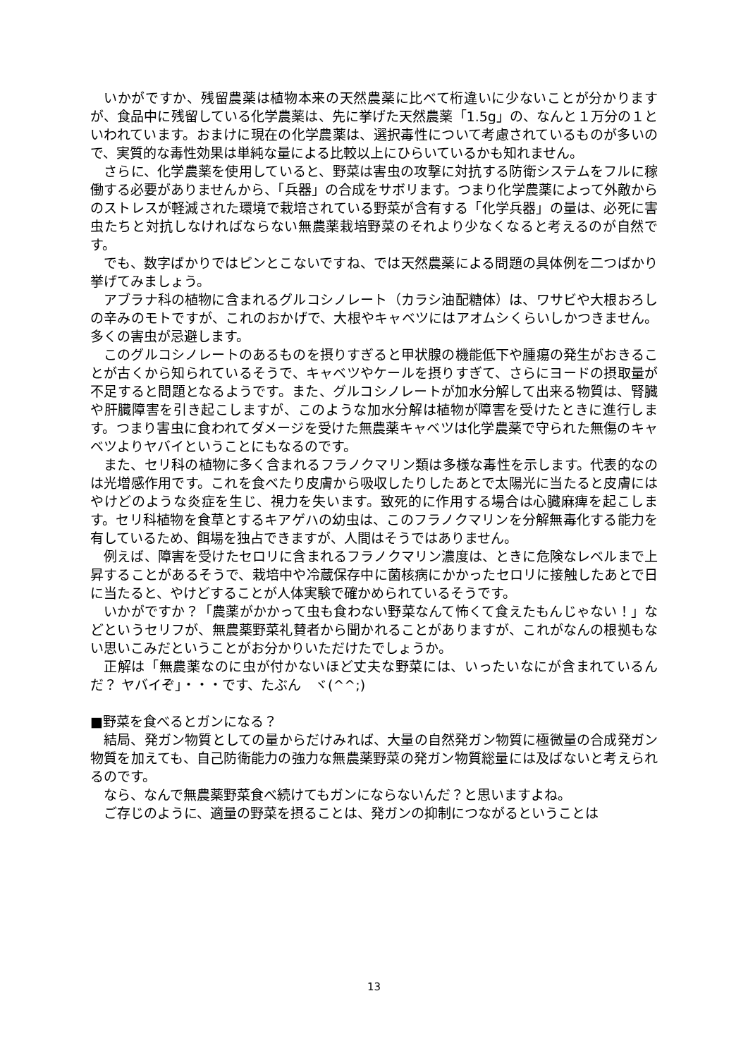いかがですか、残留農薬は植物本来の天然農薬に比べて桁違いに少ないことが分かりますが、食品中に残留している化学農薬は、先に挙げた天然農薬「1.5g」の、なんと１万分の１といわれています。おまけに現在の化学農薬は、選択毒性について考慮されているものが多いので、実質的な毒性効果は単純な量による比較以上にひらいているかも知れません。
さらに、化学農薬を使用していると、野菜は害虫の攻撃に対抗する防衛システムをフルに稼働する必要がありませんから、「兵器」の合成をサボリます。つまり化学農薬によって外敵からのストレスが軽減された環境で栽培されている野菜が含有する「化学兵器」の量は、必死に害虫たちと対抗しなければならない無農薬栽培野菜のそれより少なくなると考えるのが自然です。
でも、数字ばかりではピンとこないですね、では天然農薬による問題の具体例を二つばかり挙げてみましょう。
アブラナ科の植物に含まれるグルコシノレート（カラシ油配糖体）は、ワサビや大根おろしの辛みのモトですが、これのおかげで、大根やキャベツにはアオムシくらいしかつきません。多くの害虫が忌避します。
このグルコシノレートのあるものを摂りすぎると甲状腺の機能低下や腫瘍の発生がおきることが古くから知られているそうで、キャベツやケールを摂りすぎて、さらにヨードの摂取量が不足すると問題となるようです。また、グルコシノレートが加水分解して出来る物質は、腎臓や肝臓障害を引き起こしますが、このような加水分解は植物が障害を受けたときに進行します。つまり害虫に食われてダメージを受けた無農薬キャベツは化学農薬で守られた無傷のキャベツよりヤバイということにもなるのです。
また、セリ科の植物に多く含まれるフラノクマリン類は多様な毒性を示します。代表的なのは光増感作用です。これを食べたり皮膚から吸収したりしたあとで太陽光に当たると皮膚にはやけどのような炎症を生じ、視力を失います。致死的に作用する場合は心臓麻痺を起こします。セリ科植物を食草とするキアゲハの幼虫は、このフラノクマリンを分解無毒化する能力を有しているため、餌場を独占できますが、人間はそうではありません。
例えば、障害を受けたセロリに含まれるフラノクマリン濃度は、ときに危険なレベルまで上昇することがあるそうで、栽培中や冷蔵保存中に菌核病にかかったセロリに接触したあとで日に当たると、やけどすることが人体実験で確かめられているそうです。
いかがですか？「農薬がかかって虫も食わない野菜なんて怖くて食えたもんじゃない！」などというセリフが、無農薬野菜礼賛者から聞かれることがありますが、これがなんの根拠もない思いこみだということがお分かりいただけたでしょうか。
正解は「無農薬なのに虫が付かないほど丈夫な野菜には、いったいなにが含まれているんだ？ ヤバイぞ」・・・です、たぶん　ヾ(^^;)
■野菜を食べるとガンになる？
結局、発ガン物質としての量からだけみれば、大量の自然発ガン物質に極微量の合成発ガン物質を加えても、自己防衛能力の強力な無農薬野菜の発ガン物質総量には及ばないと考えられるのです。
なら、なんで無農薬野菜食べ続けてもガンにならないんだ？と思いますよね。
ご存じのように、適量の野菜を摂ることは、発ガンの抑制につながるということは
13